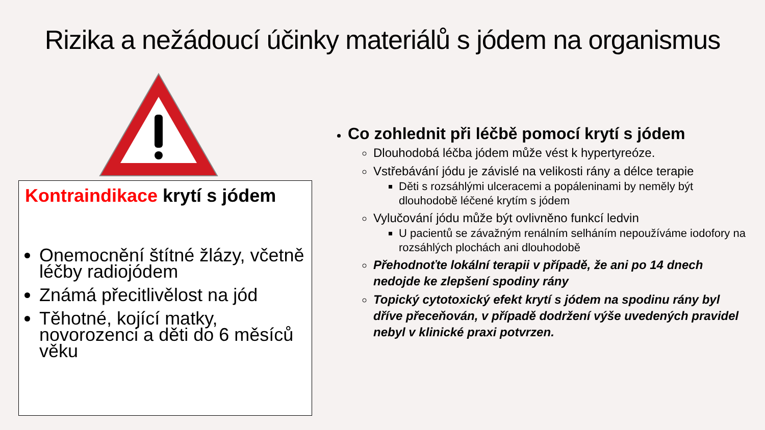Rizika a nežádoucí účinky materiálů s jódem na organismus
Kontraindikace krytí s jódem
Onemocnění štítné žlázy, včetně léčby radiojódem
Známá přecitlivělost na jód
Těhotné, kojící matky, novorozenci a děti do 6 měsíců věku
Co zohlednit při léčbě pomocí krytí s jódem
Dlouhodobá léčba jódem může vést k hypertyreóze.
Vstřebávání jódu je závislé na velikosti rány a délce terapie
Děti s rozsáhlými ulceracemi a popáleninami by neměly být dlouhodobě léčené krytím s jódem
Vylučování jódu může být ovlivněno funkcí ledvin
U pacientů se závažným renálním selháním nepoužíváme iodofory na rozsáhlých plochách ani dlouhodobě
Přehodnoťte lokální terapii v případě, že ani po 14 dnech nedojde ke zlepšení spodiny rány
Topický cytotoxický efekt krytí s jódem na spodinu rány byl dříve přeceňován, v případě dodržení výše uvedených pravidel nebyl v klinické praxi potvrzen.